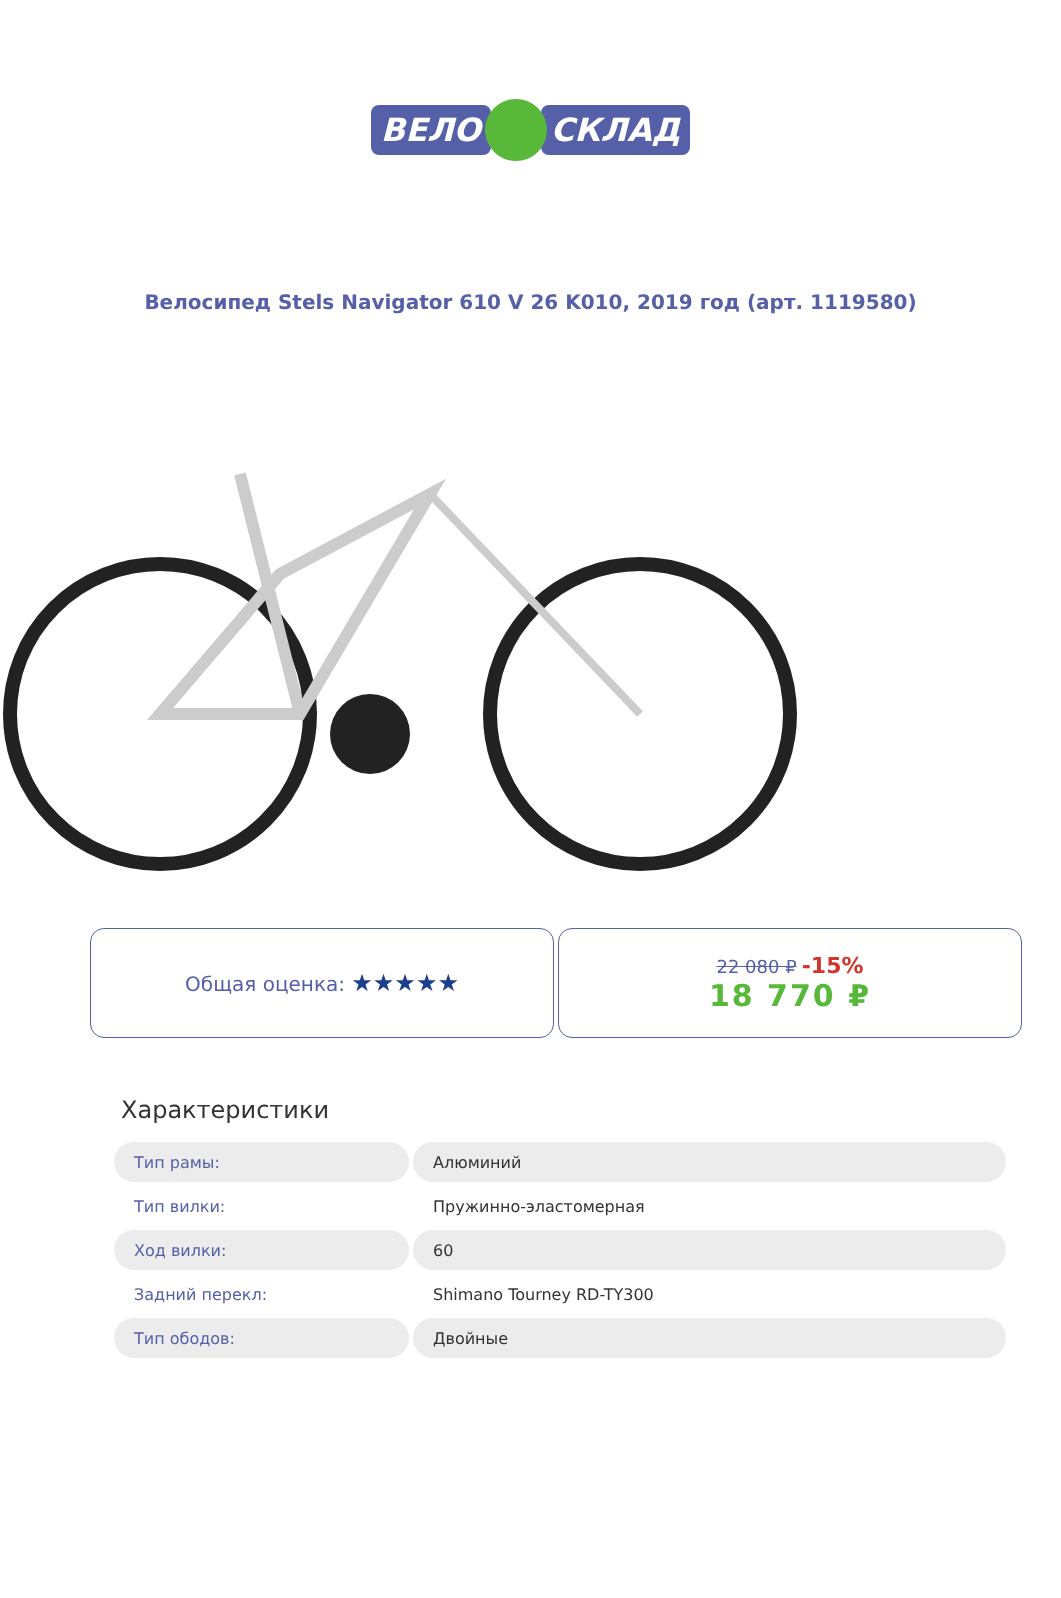ВЕЛО СКЛАД
Велосипед Stels Navigator 610 V 26 K010, 2019 год (арт. 1119580)
Общая оценка: ★★★★★
22 080 ₽ -15%
18 770 ₽
Характеристики
| Тип рамы: | Алюминий |
| Тип вилки: | Пружинно-эластомерная |
| Ход вилки: | 60 |
| Задний перекл: | Shimano Tourney RD-TY300 |
| Тип ободов: | Двойные |